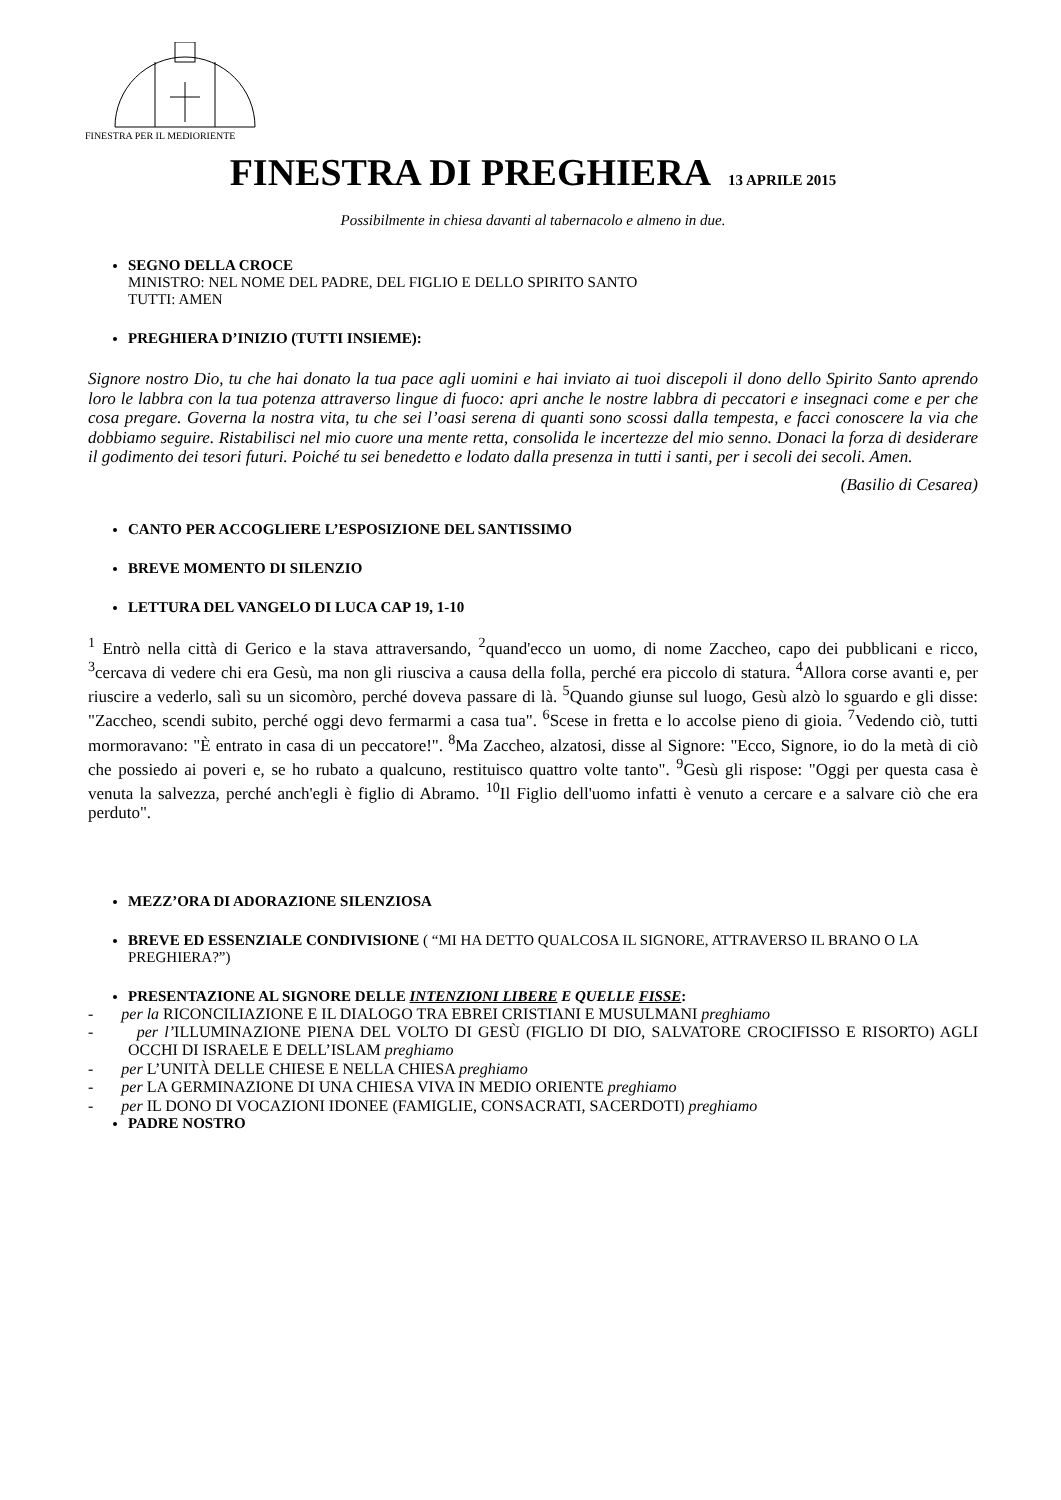FINESTRA PER IL MEDIORIENTE
FINESTRA DI PREGHIERA 13 APRILE 2015
Possibilmente in chiesa davanti al tabernacolo e almeno in due.
SEGNO DELLA CROCE
MINISTRO: NEL NOME DEL PADRE, DEL FIGLIO E DELLO SPIRITO SANTO
TUTTI: AMEN
PREGHIERA D’INIZIO (TUTTI INSIEME):
Signore nostro Dio, tu che hai donato la tua pace agli uomini e hai inviato ai tuoi discepoli il dono dello Spirito Santo aprendo loro le labbra con la tua potenza attraverso lingue di fuoco: apri anche le nostre labbra di peccatori e insegnaci come e per che cosa pregare. Governa la nostra vita, tu che sei l’oasi serena di quanti sono scossi dalla tempesta, e facci conoscere la via che dobbiamo seguire. Ristabilisci nel mio cuore una mente retta, consolida le incertezze del mio senno. Donaci la forza di desiderare il godimento dei tesori futuri. Poiché tu sei benedetto e lodato dalla presenza in tutti i santi, per i secoli dei secoli. Amen.
(Basilio di Cesarea)
CANTO PER ACCOGLIERE L’ESPOSIZIONE DEL SANTISSIMO
BREVE MOMENTO DI SILENZIO
LETTURA DEL VANGELO DI LUCA CAP 19, 1-10
<sup>1</sup> Entrò nella città di Gerico e la stava attraversando, <sup>2</sup>quand'ecco un uomo, di nome Zaccheo, capo dei pubblicani e ricco, <sup>3</sup>cercava di vedere chi era Gesù, ma non gli riusciva a causa della folla, perché era piccolo di statura. <sup>4</sup>Allora corse avanti e, per riuscire a vederlo, salì su un sicomòro, perché doveva passare di là. <sup>5</sup>Quando giunse sul luogo, Gesù alzò lo sguardo e gli disse: "Zaccheo, scendi subito, perché oggi devo fermarmi a casa tua". <sup>6</sup>Scese in fretta e lo accolse pieno di gioia. <sup>7</sup>Vedendo ciò, tutti mormoravano: "È entrato in casa di un peccatore!". <sup>8</sup>Ma Zaccheo, alzatosi, disse al Signore: "Ecco, Signore, io do la metà di ciò che possiedo ai poveri e, se ho rubato a qualcuno, restituisco quattro volte tanto". <sup>9</sup>Gesù gli rispose: "Oggi per questa casa è venuta la salvezza, perché anch'egli è figlio di Abramo. <sup>10</sup>Il Figlio dell'uomo infatti è venuto a cercare e a salvare ciò che era perduto".
MEZZ’ORA DI ADORAZIONE SILENZIOSA
BREVE ED ESSENZIALE CONDIVISIONE ( “MI HA DETTO QUALCOSA IL SIGNORE, ATTRAVERSO IL BRANO O LA PREGHIERA?”)
PRESENTAZIONE AL SIGNORE DELLE INTENZIONI LIBERE E QUELLE FISSE:
- per la RICONCILIAZIONE E IL DIALOGO TRA EBREI CRISTIANI E MUSULMANI preghiamo
- per l’ILLUMINAZIONE PIENA DEL VOLTO DI GESÙ (FIGLIO DI DIO, SALVATORE CROCIFISSO E RISORTO) AGLI OCCHI DI ISRAELE E DELL’ISLAM preghiamo
- per L’UNITÀ DELLE CHIESE E NELLA CHIESA preghiamo
- per LA GERMINAZIONE DI UNA CHIESA VIVA IN MEDIO ORIENTE preghiamo
- per IL DONO DI VOCAZIONI IDONEE (FAMIGLIE, CONSACRATI, SACERDOTI) preghiamo
PADRE NOSTRO